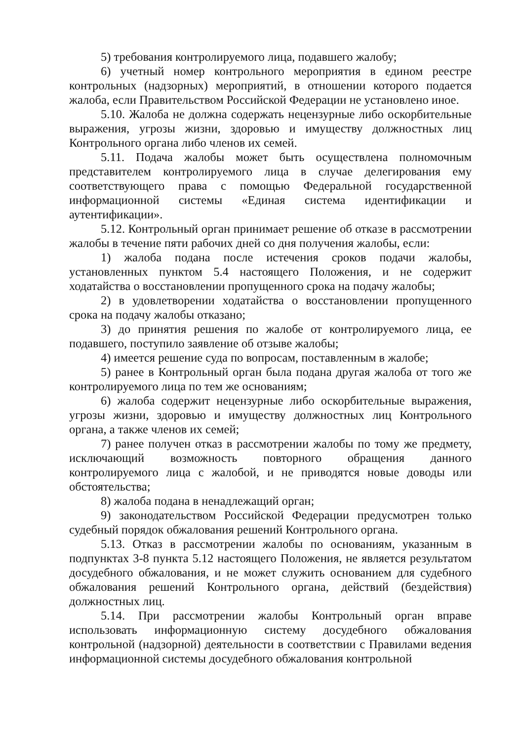5) требования контролируемого лица, подавшего жалобу;
6) учетный номер контрольного мероприятия в едином реестре контрольных (надзорных) мероприятий, в отношении которого подается жалоба, если Правительством Российской Федерации не установлено иное.
5.10. Жалоба не должна содержать нецензурные либо оскорбительные выражения, угрозы жизни, здоровью и имуществу должностных лиц Контрольного органа либо членов их семей.
5.11. Подача жалобы может быть осуществлена полномочным представителем контролируемого лица в случае делегирования ему соответствующего права с помощью Федеральной государственной информационной системы «Единая система идентификации и аутентификации».
5.12. Контрольный орган принимает решение об отказе в рассмотрении жалобы в течение пяти рабочих дней со дня получения жалобы, если:
1) жалоба подана после истечения сроков подачи жалобы, установленных пунктом 5.4 настоящего Положения, и не содержит ходатайства о восстановлении пропущенного срока на подачу жалобы;
2) в удовлетворении ходатайства о восстановлении пропущенного срока на подачу жалобы отказано;
3) до принятия решения по жалобе от контролируемого лица, ее подавшего, поступило заявление об отзыве жалобы;
4) имеется решение суда по вопросам, поставленным в жалобе;
5) ранее в Контрольный орган была подана другая жалоба от того же контролируемого лица по тем же основаниям;
6) жалоба содержит нецензурные либо оскорбительные выражения, угрозы жизни, здоровью и имуществу должностных лиц Контрольного органа, а также членов их семей;
7) ранее получен отказ в рассмотрении жалобы по тому же предмету, исключающий возможность повторного обращения данного контролируемого лица с жалобой, и не приводятся новые доводы или обстоятельства;
8) жалоба подана в ненадлежащий орган;
9) законодательством Российской Федерации предусмотрен только судебный порядок обжалования решений Контрольного органа.
5.13. Отказ в рассмотрении жалобы по основаниям, указанным в подпунктах 3-8 пункта 5.12 настоящего Положения, не является результатом досудебного обжалования, и не может служить основанием для судебного обжалования решений Контрольного органа, действий (бездействия) должностных лиц.
5.14. При рассмотрении жалобы Контрольный орган вправе использовать информационную систему досудебного обжалования контрольной (надзорной) деятельности в соответствии с Правилами ведения информационной системы досудебного обжалования контрольной